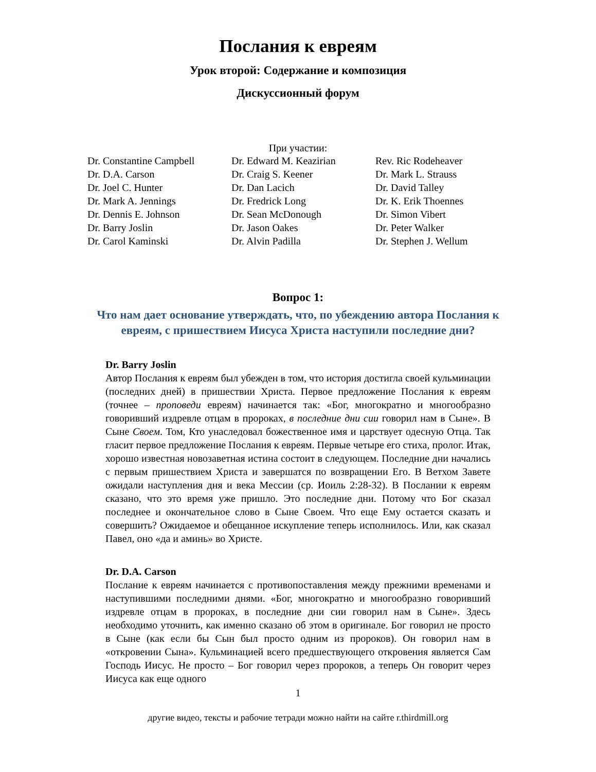Послания к евреям
Урок второй: Содержание и композиция
Дискуссионный форум
При участии:
Dr. Constantine Campbell
Dr. D.A. Carson
Dr. Joel C. Hunter
Dr. Mark A. Jennings
Dr. Dennis E. Johnson
Dr. Barry Joslin
Dr. Carol Kaminski
Dr. Edward M. Keazirian
Dr. Craig S. Keener
Dr. Dan Lacich
Dr. Fredrick Long
Dr. Sean McDonough
Dr. Jason Oakes
Dr. Alvin Padilla
Rev. Ric Rodeheaver
Dr. Mark L. Strauss
Dr. David Talley
Dr. K. Erik Thoennes
Dr. Simon Vibert
Dr. Peter Walker
Dr. Stephen J. Wellum
Вопрос 1:
Что нам дает основание утверждать, что, по убеждению автора Послания к евреям, с пришествием Иисуса Христа наступили последние дни?
Dr. Barry Joslin
Автор Послания к евреям был убежден в том, что история достигла своей кульминации (последних дней) в пришествии Христа. Первое предложение Послания к евреям (точнее – проповеди евреям) начинается так: «Бог, многократно и многообразно говоривший издревле отцам в пророках, в последние дни сии говорил нам в Сыне». В Сыне Своем. Том, Кто унаследовал божественное имя и царствует одесную Отца. Так гласит первое предложение Послания к евреям. Первые четыре его стиха, пролог. Итак, хорошо известная новозаветная истина состоит в следующем. Последние дни начались с первым пришествием Христа и завершатся по возвращении Его. В Ветхом Завете ожидали наступления дня и века Мессии (ср. Иоиль 2:28-32). В Послании к евреям сказано, что это время уже пришло. Это последние дни. Потому что Бог сказал последнее и окончательное слово в Сыне Своем. Что еще Ему остается сказать и совершить? Ожидаемое и обещанное искупление теперь исполнилось. Или, как сказал Павел, оно «да и аминь» во Христе.
Dr. D.A. Carson
Послание к евреям начинается с противопоставления между прежними временами и наступившими последними днями. «Бог, многократно и многообразно говоривший издревле отцам в пророках, в последние дни сии говорил нам в Сыне». Здесь необходимо уточнить, как именно сказано об этом в оригинале. Бог говорил не просто в Сыне (как если бы Сын был просто одним из пророков). Он говорил нам в «откровении Сына». Кульминацией всего предшествующего откровения является Сам Господь Иисус. Не просто – Бог говорил через пророков, а теперь Он говорит через Иисуса как еще одного
1
другие видео, тексты и рабочие тетради можно найти на сайте r.thirdmill.org